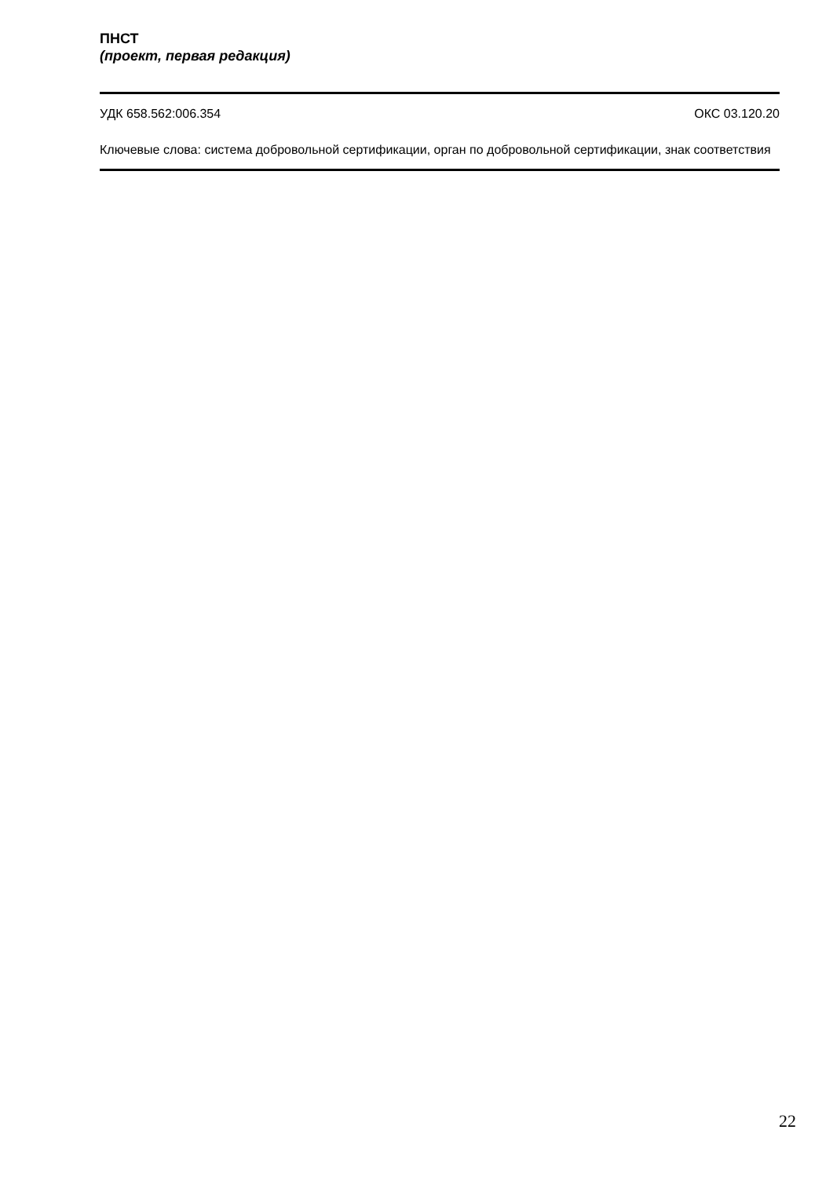ПНСТ
(проект, первая редакция)
УДК 658.562:006.354 ОКС 03.120.20
Ключевые слова: система добровольной сертификации, орган по добровольной сертификации, знак соответствия
22